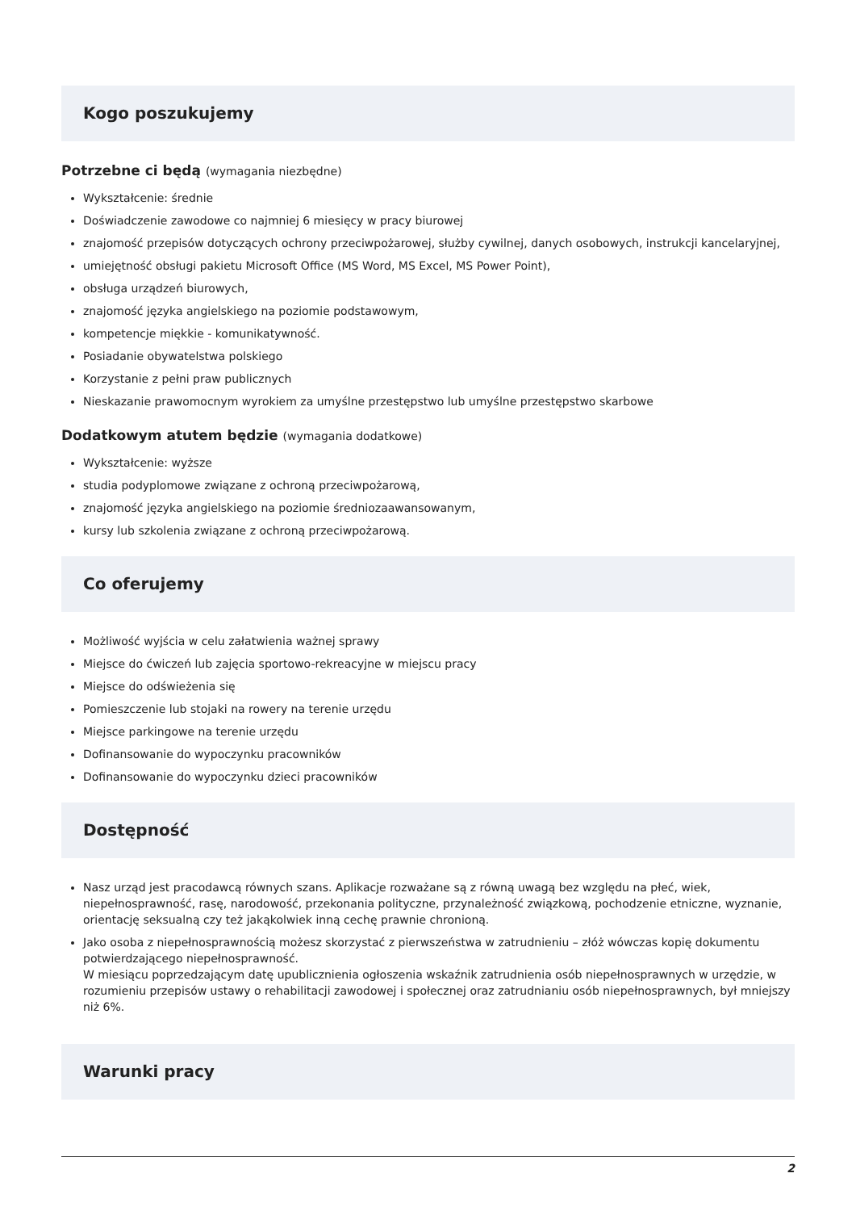Kogo poszukujemy
Potrzebne ci będą (wymagania niezbędne)
Wykształcenie: średnie
Doświadczenie zawodowe co najmniej 6 miesięcy w pracy biurowej
znajomość przepisów dotyczących ochrony przeciwpożarowej, służby cywilnej, danych osobowych, instrukcji kancelaryjnej,
umiejętność obsługi pakietu Microsoft Office (MS Word, MS Excel, MS Power Point),
obsługa urządzeń biurowych,
znajomość języka angielskiego na poziomie podstawowym,
kompetencje miękkie - komunikatywność.
Posiadanie obywatelstwa polskiego
Korzystanie z pełni praw publicznych
Nieskazanie prawomocnym wyrokiem za umyślne przestępstwo lub umyślne przestępstwo skarbowe
Dodatkowym atutem będzie (wymagania dodatkowe)
Wykształcenie: wyższe
studia podyplomowe związane z ochroną przeciwpożarową,
znajomość języka angielskiego na poziomie średniozaawansowanym,
kursy lub szkolenia związane z ochroną przeciwpożarową.
Co oferujemy
Możliwość wyjścia w celu załatwienia ważnej sprawy
Miejsce do ćwiczeń lub zajęcia sportowo-rekreacyjne w miejscu pracy
Miejsce do odświeżenia się
Pomieszczenie lub stojaki na rowery na terenie urzędu
Miejsce parkingowe na terenie urzędu
Dofinansowanie do wypoczynku pracowników
Dofinansowanie do wypoczynku dzieci pracowników
Dostępność
Nasz urząd jest pracodawcą równych szans. Aplikacje rozważane są z równą uwagą bez względu na płeć, wiek, niepełnosprawność, rasę, narodowość, przekonania polityczne, przynależność związkową, pochodzenie etniczne, wyznanie, orientację seksualną czy też jakąkolwiek inną cechę prawnie chronioną.
Jako osoba z niepełnosprawnością możesz skorzystać z pierwszeństwa w zatrudnieniu – złóż wówczas kopię dokumentu potwierdzającego niepełnosprawność.
W miesiącu poprzedzającym datę upublicznienia ogłoszenia wskaźnik zatrudnienia osób niepełnosprawnych w urzędzie, w rozumieniu przepisów ustawy o rehabilitacji zawodowej i społecznej oraz zatrudnianiu osób niepełnosprawnych, był mniejszy niż 6%.
Warunki pracy
2